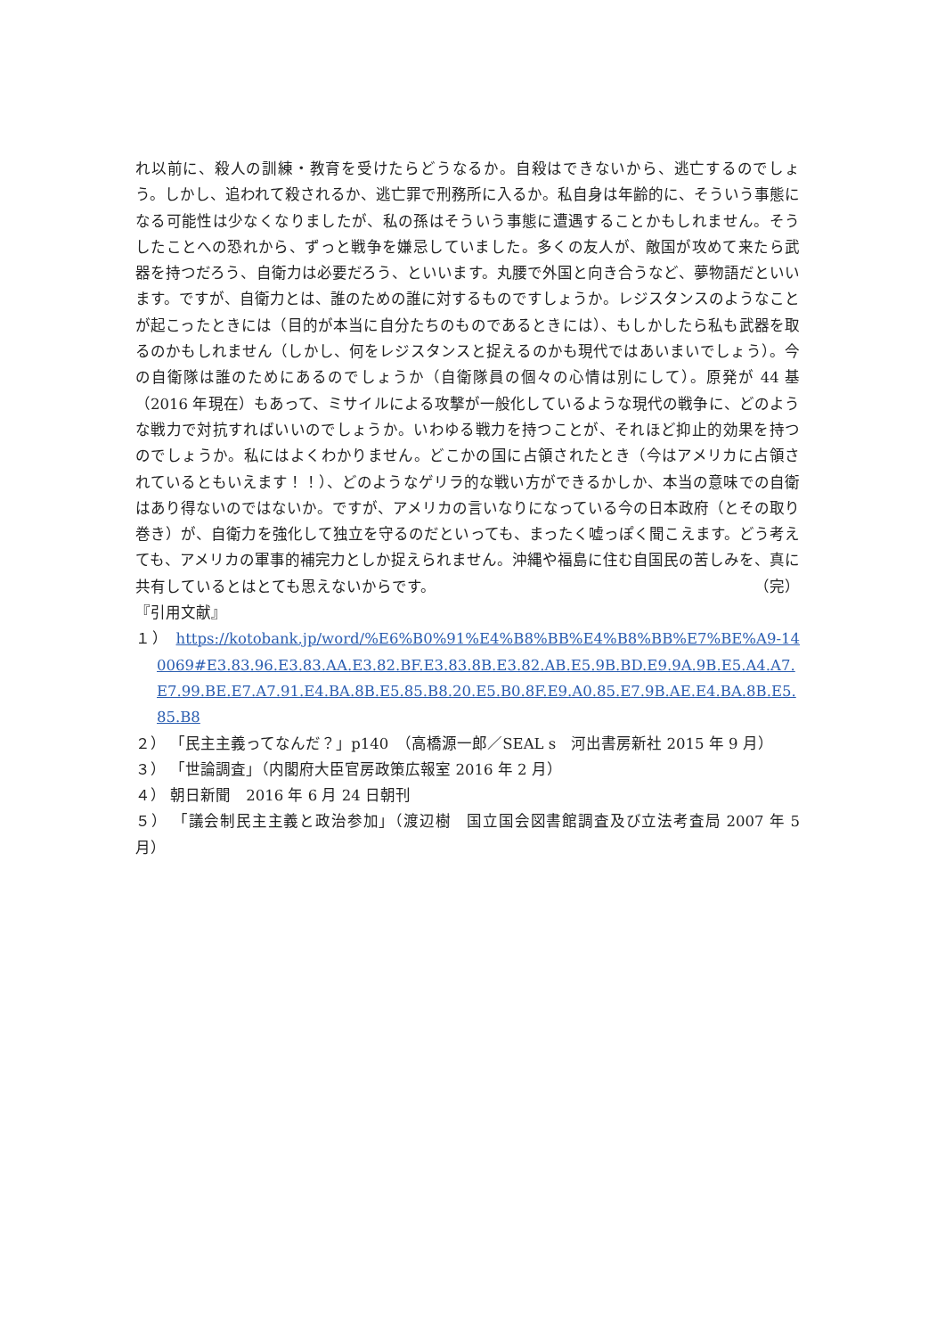れ以前に、殺人の訓練・教育を受けたらどうなるか。自殺はできないから、逃亡するのでしょう。しかし、追われて殺されるか、逃亡罪で刑務所に入るか。私自身は年齢的に、そういう事態になる可能性は少なくなりましたが、私の孫はそういう事態に遭遇することかもしれません。そうしたことへの恐れから、ずっと戦争を嫌忌していました。多くの友人が、敵国が攻めて来たら武器を持つだろう、自衛力は必要だろう、といいます。丸腰で外国と向き合うなど、夢物語だといいます。ですが、自衛力とは、誰のための誰に対するものですしょうか。レジスタンスのようなことが起こったときには（目的が本当に自分たちのものであるときには）、もしかしたら私も武器を取るのかもしれません（しかし、何をレジスタンスと捉えるのかも現代ではあいまいでしょう）。今の自衛隊は誰のためにあるのでしょうか（自衛隊員の個々の心情は別にして）。原発が 44 基（2016 年現在）もあって、ミサイルによる攻撃が一般化しているような現代の戦争に、どのような戦力で対抗すればいいのでしょうか。いわゆる戦力を持つことが、それほど抑止的効果を持つのでしょうか。私にはよくわかりません。どこかの国に占領されたとき（今はアメリカに占領されているともいえます！！）、どのようなゲリラ的な戦い方ができるかしか、本当の意味での自衛はあり得ないのではないか。ですが、アメリカの言いなりになっている今の日本政府（とその取り巻き）が、自衛力を強化して独立を守るのだといっても、まったく嘘っぽく聞こえます。どう考えても、アメリカの軍事的補完力としか捉えられません。沖縄や福島に住む自国民の苦しみを、真に共有しているとはとても思えないからです。 （完）
『引用文献』
１） https://kotobank.jp/word/%E6%B0%91%E4%B8%BB%E4%B8%BB%E7%BE%A9-140069#E3.83.96.E3.83.AA.E3.82.BF.E3.83.8B.E3.82.AB.E5.9B.BD.E9.9A.9B.E5.A4.A7.E7.99.BE.E7.A7.91.E4.BA.8B.E5.85.B8.20.E5.B0.8F.E9.A0.85.E7.9B.AE.E4.BA.8B.E5.85.B8
２） 「民主主義ってなんだ？」p140　（高橋源一郎／SEAL s　河出書房新社 2015 年 9 月）
３） 「世論調査」（内閣府大臣官房政策広報室 2016 年 2 月）
４） 朝日新聞　2016 年 6 月 24 日朝刊
５） 「議会制民主主義と政治参加」（渡辺樹　国立国会図書館調査及び立法考査局 2007 年 5 月）